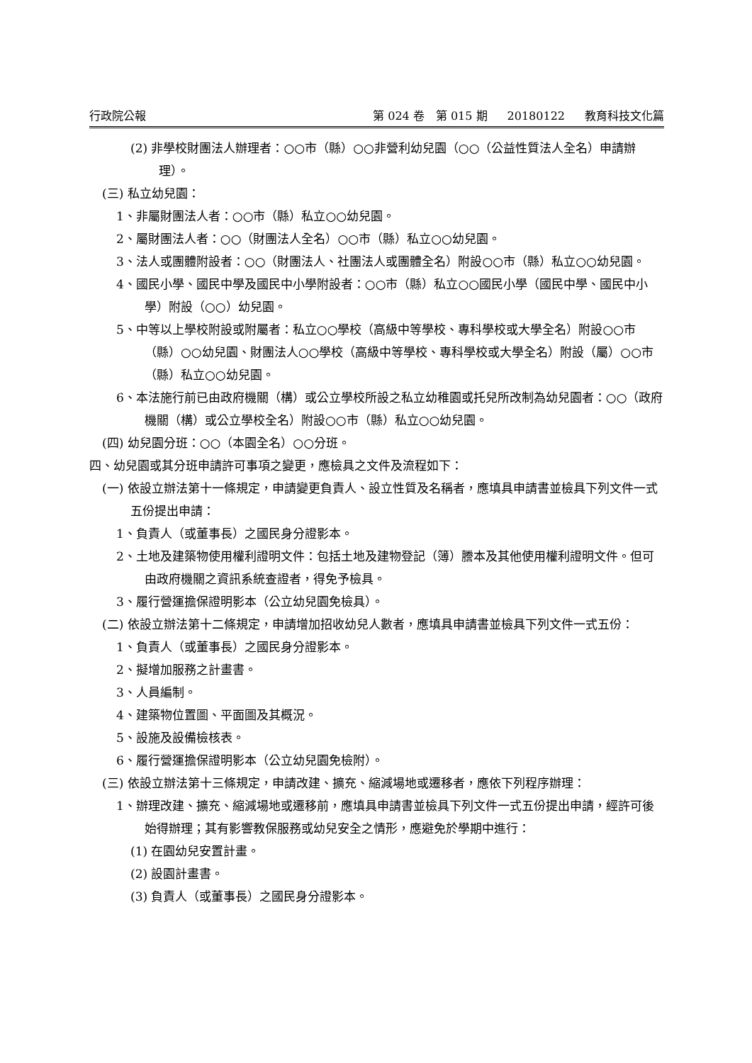行政院公報 第 024 卷　第 015 期 20180122 教育科技文化篇
(2) 非學校財團法人辦理者：○○市（縣）○○非營利幼兒園（○○（公益性質法人全名）申請辦理）。
(三) 私立幼兒園：
1、非屬財團法人者：○○市（縣）私立○○幼兒園。
2、屬財團法人者：○○（財團法人全名）○○市（縣）私立○○幼兒園。
3、法人或團體附設者：○○（財團法人、社團法人或團體全名）附設○○市（縣）私立○○幼兒園。
4、國民小學、國民中學及國民中小學附設者：○○市（縣）私立○○國民小學（國民中學、國民中小學）附設（○○）幼兒園。
5、中等以上學校附設或附屬者：私立○○學校（高級中等學校、專科學校或大學全名）附設○○市（縣）○○幼兒園、財團法人○○學校（高級中等學校、專科學校或大學全名）附設（屬）○○市（縣）私立○○幼兒園。
6、本法施行前已由政府機關（構）或公立學校所設之私立幼稚園或托兒所改制為幼兒園者：○○（政府機關（構）或公立學校全名）附設○○市（縣）私立○○幼兒園。
(四) 幼兒園分班：○○（本園全名）○○分班。
四、幼兒園或其分班申請許可事項之變更，應檢具之文件及流程如下：
(一) 依設立辦法第十一條規定，申請變更負責人、設立性質及名稱者，應填具申請書並檢具下列文件一式五份提出申請：
1、負責人（或董事長）之國民身分證影本。
2、土地及建築物使用權利證明文件：包括土地及建物登記（簿）謄本及其他使用權利證明文件。但可由政府機關之資訊系統查證者，得免予檢具。
3、履行營運擔保證明影本（公立幼兒園免檢具）。
(二) 依設立辦法第十二條規定，申請增加招收幼兒人數者，應填具申請書並檢具下列文件一式五份：
1、負責人（或董事長）之國民身分證影本。
2、擬增加服務之計畫書。
3、人員編制。
4、建築物位置圖、平面圖及其概況。
5、設施及設備檢核表。
6、履行營運擔保證明影本（公立幼兒園免檢附）。
(三) 依設立辦法第十三條規定，申請改建、擴充、縮減場地或遷移者，應依下列程序辦理：
1、辦理改建、擴充、縮減場地或遷移前，應填具申請書並檢具下列文件一式五份提出申請，經許可後始得辦理；其有影響教保服務或幼兒安全之情形，應避免於學期中進行：
(1) 在園幼兒安置計畫。
(2) 設園計畫書。
(3) 負責人（或董事長）之國民身分證影本。